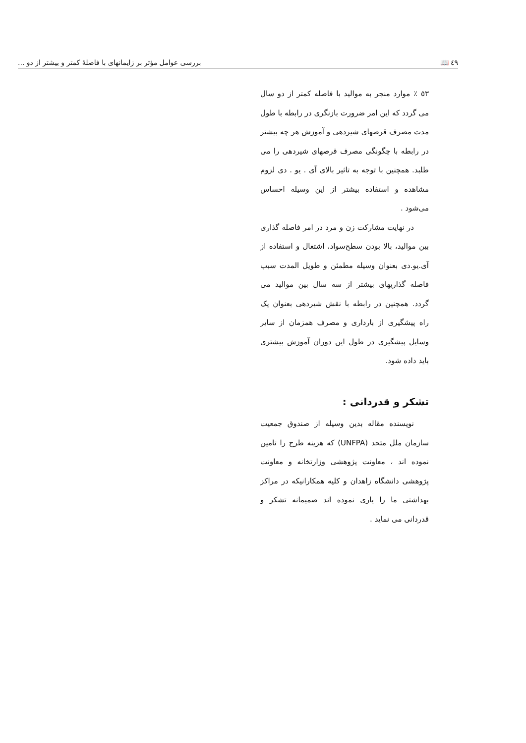٤٩ 📖 بررسی عوامل مؤثر بر زایمانهای با فاصلهٔ کمتر و بیشتر از دو ...
٥٣ ٪ موارد منجر به موالید با فاصله کمتر از دو سال می گردد که این امر ضرورت بازنگری در رابطه با طول مدت مصرف قرصهای شیردهی و آموزش هر چه بیشتر در رابطه با چگونگی مصرف قرصهای شیردهی را می طلبد. همچنین با توجه به تاثیر بالای آی . یو . دی لزوم مشاهده و استفاده بیشتر از این وسیله احساس می‌شود .
در نهایت مشارکت زن و مرد در امر فاصله گذاری بین موالید، بالا بودن سطح‌سواد، اشتغال و استفاده از آی.یو.دی بعنوان وسیله مطمئن و طویل المدت سبب فاصله گذاریهای بیشتر از سه سال بین موالید می گردد. همچنین در رابطه با نقش شیردهی بعنوان یک راه پیشگیری از بارداری و مصرف همزمان از سایر وسایل پیشگیری در طول این دوران آموزش بیشتری باید داده شود.
تشکر و قدردانی :
نویسنده مقاله بدین وسیله از صندوق جمعیت سازمان ملل متحد (UNFPA) که هزینه طرح را تامین نموده اند ، معاونت پژوهشی وزارتخانه و معاونت پژوهشی دانشگاه زاهدان و کلیه همکارانیکه در مراکز بهداشتی ما را یاری نموده اند صمیمانه تشکر و قدردانی می نماید .